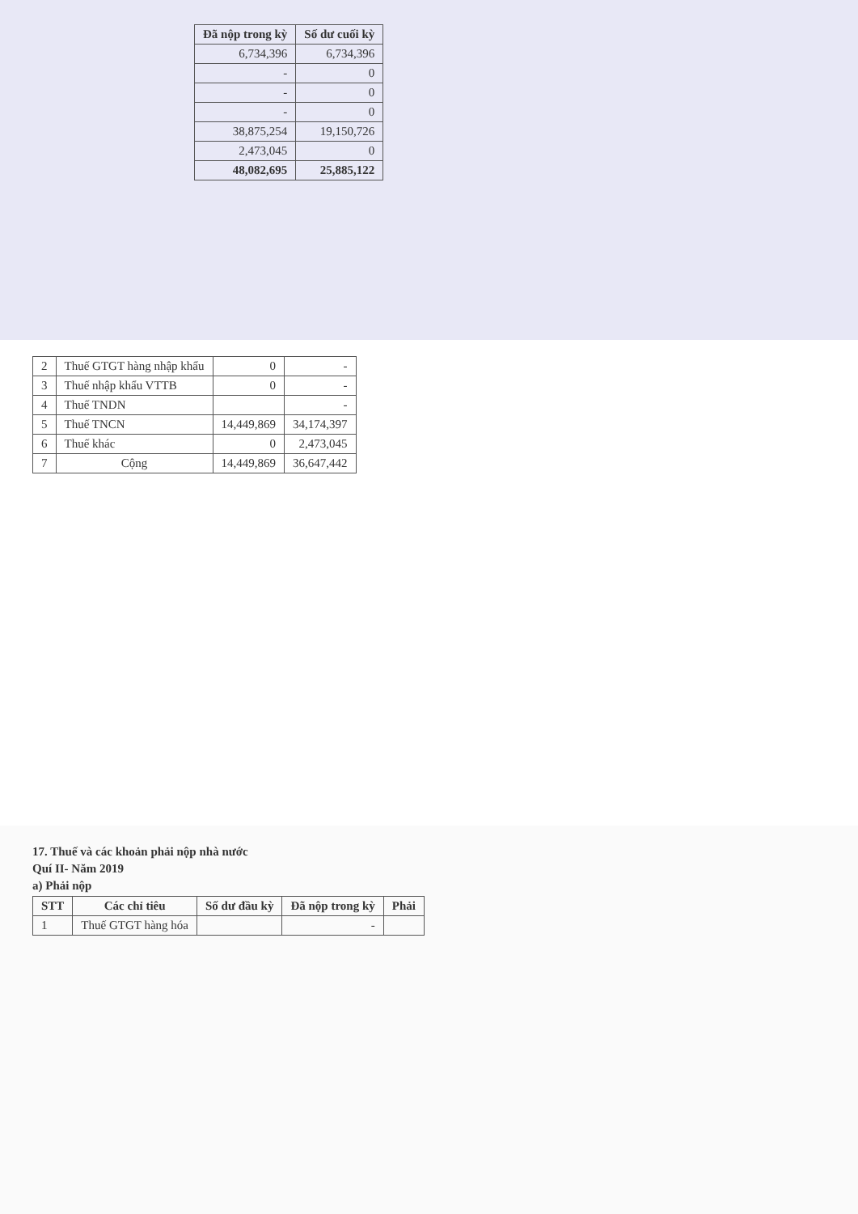| Đã nộp trong kỳ | Số dư cuối kỳ |
| --- | --- |
| 6,734,396 | 6,734,396 |
| - | 0 |
| - | 0 |
| - | 0 |
| 38,875,254 | 19,150,726 |
| 2,473,045 | 0 |
| 48,082,695 | 25,885,122 |
| 2 | Thuế GTGT hàng nhập khẩu | 0 | - |
| 3 | Thuế nhập khẩu VTTB | 0 | - |
| 4 | Thuế TNDN | | - |
| 5 | Thuế TNCN | 14,449,869 | 34,174,397 |
| 6 | Thuế khác | 0 | 2,473,045 |
| 7 | Cộng | 14,449,869 | 36,647,442 |
17. Thuế và các khoản phải nộp nhà nước
Quí II- Năm 2019
a) Phải nộp
| STT | Các chỉ tiêu | Số dư đầu kỳ | Đã nộp trong kỳ | Phải |
| --- | --- | --- | --- | --- |
| 1 | Thuế GTGT hàng hóa | | - | |